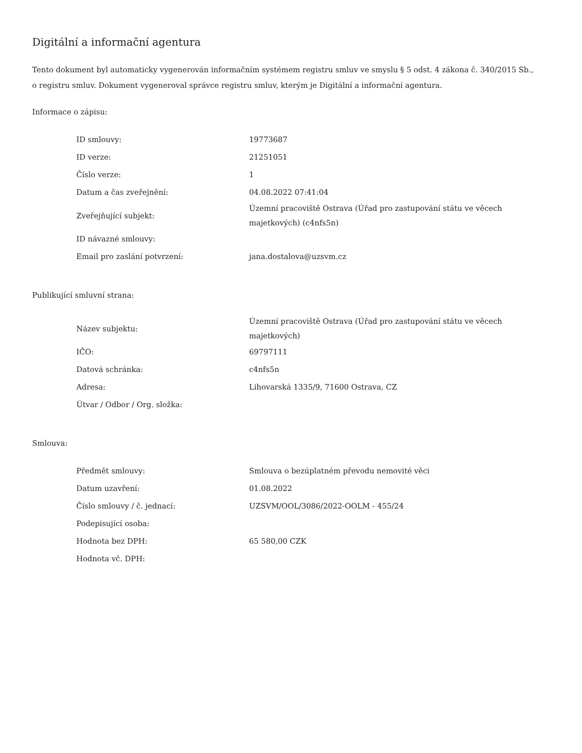Digitální a informační agentura
Tento dokument byl automaticky vygenerován informačním systémem registru smluv ve smyslu § 5 odst. 4 zákona č. 340/2015 Sb., o registru smluv. Dokument vygeneroval správce registru smluv, kterým je Digitální a informační agentura.
Informace o zápisu:
| ID smlouvy: | 19773687 |
| ID verze: | 21251051 |
| Číslo verze: | 1 |
| Datum a čas zveřejnění: | 04.08.2022 07:41:04 |
| Zveřejňující subjekt: | Územní pracoviště Ostrava (Úřad pro zastupování státu ve věcech majetkových) (c4nfs5n) |
| ID návazné smlouvy: | |
| Email pro zaslání potvrzení: | jana.dostalova@uzsvm.cz |
Publikující smluvní strana:
| Název subjektu: | Územní pracoviště Ostrava (Úřad pro zastupování státu ve věcech majetkových) |
| IČO: | 69797111 |
| Datová schránka: | c4nfs5n |
| Adresa: | Lihovarská 1335/9, 71600 Ostrava, CZ |
| Útvar / Odbor / Org. složka: | |
Smlouva:
| Předmět smlouvy: | Smlouva o bezúplatném převodu nemovité věci |
| Datum uzavření: | 01.08.2022 |
| Číslo smlouvy / č. jednací: | UZSVM/OOL/3086/2022-OOLM - 455/24 |
| Podepisující osoba: | |
| Hodnota bez DPH: | 65 580,00 CZK |
| Hodnota vč. DPH: | |